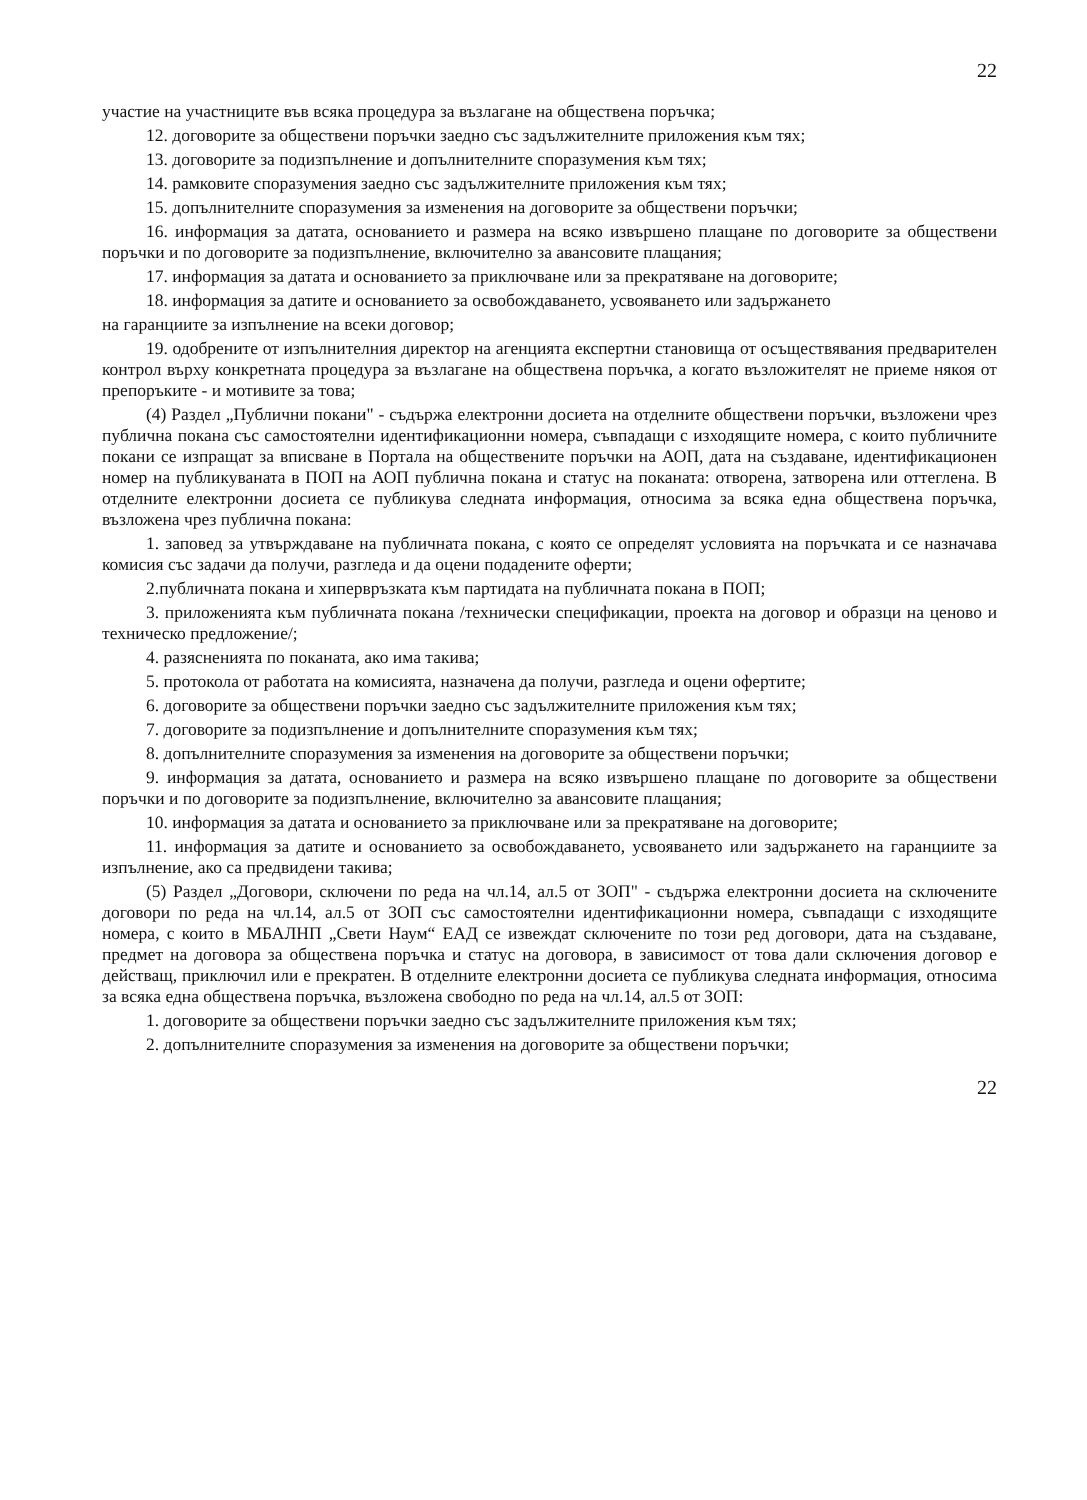22
участие на участниците във всяка процедура за възлагане на обществена поръчка;
12. договорите за обществени поръчки заедно със задължителните приложения към тях;
13. договорите за подизпълнение и допълнителните споразумения към тях;
14. рамковите споразумения заедно със задължителните приложения към тях;
15. допълнителните споразумения за изменения на договорите за обществени поръчки;
16. информация за датата, основанието и размера на всяко извършено плащане по договорите за обществени поръчки и по договорите за подизпълнение, включително за авансовите плащания;
17. информация за датата и основанието за приключване или за прекратяване на договорите;
18. информация за датите и основанието за освобождаването, усвояването или задържането
на гаранциите за изпълнение на всеки договор;
19. одобрените от изпълнителния директор на агенцията експертни становища от осъществявания предварителен контрол върху конкретната процедура за възлагане на обществена поръчка, а когато възложителят не приеме някоя от препоръките - и мотивите за това;
(4) Раздел „Публични покани" - съдържа електронни досиета на отделните обществени поръчки, възложени чрез публична покана със самостоятелни идентификационни номера, съвпадащи с изходящите номера, с които публичните покани се изпращат за вписване в Портала на обществените поръчки на АОП, дата на създаване, идентификационен номер на публикуваната в ПОП на АОП публична покана и статус на поканата: отворена, затворена или оттеглена. В отделните електронни досиета се публикува следната информация, относима за всяка една обществена поръчка, възложена чрез публична покана:
1. заповед за утвърждаване на публичната покана, с която се определят условията на поръчката и се назначава комисия със задачи да получи, разгледа и да оцени подадените оферти;
2.публичната покана и хипервръзката към партидата на публичната покана в ПОП;
3. приложенията към публичната покана /технически спецификации, проекта на договор и образци на ценово и техническо предложение/;
4. разясненията по поканата, ако има такива;
5. протокола от работата на комисията, назначена да получи, разгледа и оцени офертите;
6. договорите за обществени поръчки заедно със задължителните приложения към тях;
7. договорите за подизпълнение и допълнителните споразумения към тях;
8. допълнителните споразумения за изменения на договорите за обществени поръчки;
9. информация за датата, основанието и размера на всяко извършено плащане по договорите за обществени поръчки и по договорите за подизпълнение, включително за авансовите плащания;
10. информация за датата и основанието за приключване или за прекратяване на договорите;
11. информация за датите и основанието за освобождаването, усвояването или задържането на гаранциите за изпълнение, ако са предвидени такива;
(5) Раздел „Договори, сключени по реда на чл.14, ал.5 от ЗОП" - съдържа електронни досиета на сключените договори по реда на чл.14, ал.5 от ЗОП със самостоятелни идентификационни номера, съвпадащи с изходящите номера, с които в МБАЛНП „Свети Наум“ ЕАД се извеждат сключените по този ред договори, дата на създаване, предмет на договора за обществена поръчка и статус на договора, в зависимост от това дали сключения договор е действащ, приключил или е прекратен. В отделните електронни досиета се публикува следната информация, относима за всяка една обществена поръчка, възложена свободно по реда на чл.14, ал.5 от ЗОП:
1. договорите за обществени поръчки заедно със задължителните приложения към тях;
2. допълнителните споразумения за изменения на договорите за обществени поръчки;
22